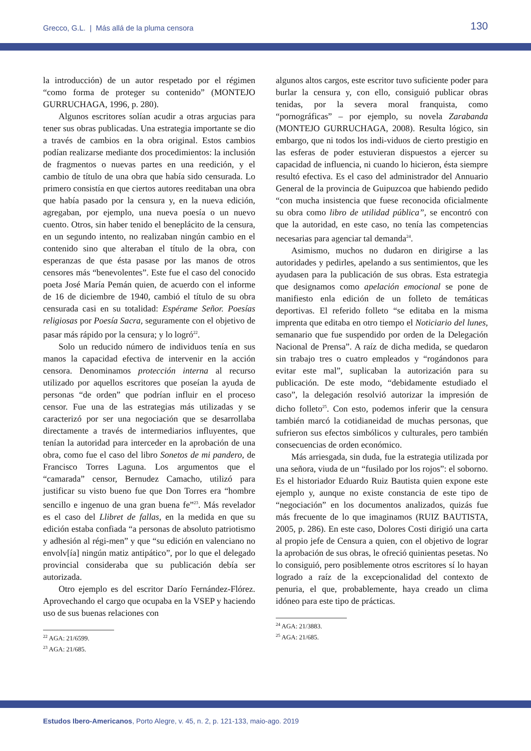Grecco, G.L. | Más allá de la pluma censora 130
la introducción) de un autor respetado por el régimen “como forma de proteger su contenido” (MONTEJO GURRUCHAGA, 1996, p. 280).
Algunos escritores solían acudir a otras argucias para tener sus obras publicadas. Una estrategia importante se dio a través de cambios en la obra original. Estos cambios podían realizarse mediante dos procedimientos: la inclusión de fragmentos o nuevas partes en una reedición, y el cambio de título de una obra que había sido censurada. Lo primero consistía en que ciertos autores reeditaban una obra que había pasado por la censura y, en la nueva edición, agregaban, por ejemplo, una nueva poesía o un nuevo cuento. Otros, sin haber tenido el beneplácito de la censura, en un segundo intento, no realizaban ningún cambio en el contenido sino que alteraban el título de la obra, con esperanzas de que ésta pasase por las manos de otros censores más “benevolentes”. Este fue el caso del conocido poeta José María Pemán quien, de acuerdo con el informe de 16 de diciembre de 1940, cambió el título de su obra censurada casi en su totalidad: Espérame Señor. Poesías religiosas por Poesía Sacra, seguramente con el objetivo de pasar más rápido por la censura; y lo logró<sup>22</sup>.
Solo un reducido número de individuos tenía en sus manos la capacidad efectiva de intervenir en la acción censora. Denominamos protección interna al recurso utilizado por aquellos escritores que poseían la ayuda de personas “de orden” que podrían influir en el proceso censor. Fue una de las estrategias más utilizadas y se caracterizó por ser una negociación que se desarrollaba directamente a través de intermediarios influyentes, que tenían la autoridad para interceder en la aprobación de una obra, como fue el caso del libro Sonetos de mi pandero, de Francisco Torres Laguna. Los argumentos que el “camarada” censor, Bernudez Camacho, utilizó para justificar su visto bueno fue que Don Torres era “hombre sencillo e ingenuo de una gran buena fe”<sup>23</sup>. Más revelador es el caso del Llibret de fallas, en la medida en que su edición estaba confiada “a personas de absoluto patriotismo y adhesión al régi-men” y que “su edición en valenciano no envolv[ía] ningún matiz antipático”, por lo que el delegado provincial consideraba que su publicación debía ser autorizada.
Otro ejemplo es del escritor Darío Fernández-Flórez. Aprovechando el cargo que ocupaba en la VSEP y haciendo uso de sus buenas relaciones con
<sup>22</sup> AGA: 21/6599.
<sup>23</sup> AGA: 21/685.
algunos altos cargos, este escritor tuvo suficiente poder para burlar la censura y, con ello, consiguió publicar obras tenidas, por la severa moral franquista, como “pornográficas” – por ejemplo, su novela Zarabanda (MONTEJO GURRUCHAGA, 2008). Resulta lógico, sin embargo, que ni todos los indi-viduos de cierto prestigio en las esferas de poder estuvieran dispuestos a ejercer su capacidad de influencia, ni cuando lo hicieron, ésta siempre resultó efectiva. Es el caso del administrador del Annuario General de la provincia de Guipuzcoa que habiendo pedido “con mucha insistencia que fuese reconocida oficialmente su obra como libro de utilidad pública”, se encontró con que la autoridad, en este caso, no tenía las competencias necesarias para agenciar tal demanda<sup>24</sup>.
Asimismo, muchos no dudaron en dirigirse a las autoridades y pedirles, apelando a sus sentimientos, que les ayudasen para la publicación de sus obras. Esta estrategia que designamos como apelación emocional se pone de manifiesto enla edición de un folleto de temáticas deportivas. El referido folleto “se editaba en la misma imprenta que editaba en otro tiempo el Noticiario del lunes, semanario que fue suspendido por orden de la Delegación Nacional de Prensa”. A raíz de dicha medida, se quedaron sin trabajo tres o cuatro empleados y “rogándonos para evitar este mal”, suplicaban la autorización para su publicación. De este modo, “debidamente estudiado el caso”, la delegación resolvió autorizar la impresión de dicho folleto<sup>25</sup>. Con esto, podemos inferir que la censura también marcó la cotidianeidad de muchas personas, que sufrieron sus efectos simbólicos y culturales, pero también consecuencias de orden económico.
Más arriesgada, sin duda, fue la estrategia utilizada por una señora, viuda de un “fusilado por los rojos”: el soborno. Es el historiador Eduardo Ruiz Bautista quien expone este ejemplo y, aunque no existe constancia de este tipo de “negociación” en los documentos analizados, quizás fue más frecuente de lo que imaginamos (RUIZ BAUTISTA, 2005, p. 286). En este caso, Dolores Costi dirigió una carta al propio jefe de Censura a quien, con el objetivo de lograr la aprobación de sus obras, le ofreció quinientas pesetas. No lo consiguió, pero posiblemente otros escritores sí lo hayan logrado a raíz de la excepcionalidad del contexto de penuria, el que, probablemente, haya creado un clima idóneo para este tipo de prácticas.
<sup>24</sup> AGA: 21/3883.
<sup>25</sup> AGA: 21/685.
Estudos Ibero-Americanos, Porto Alegre, v. 45, n. 2, p. 121-133, maio-ago. 2019